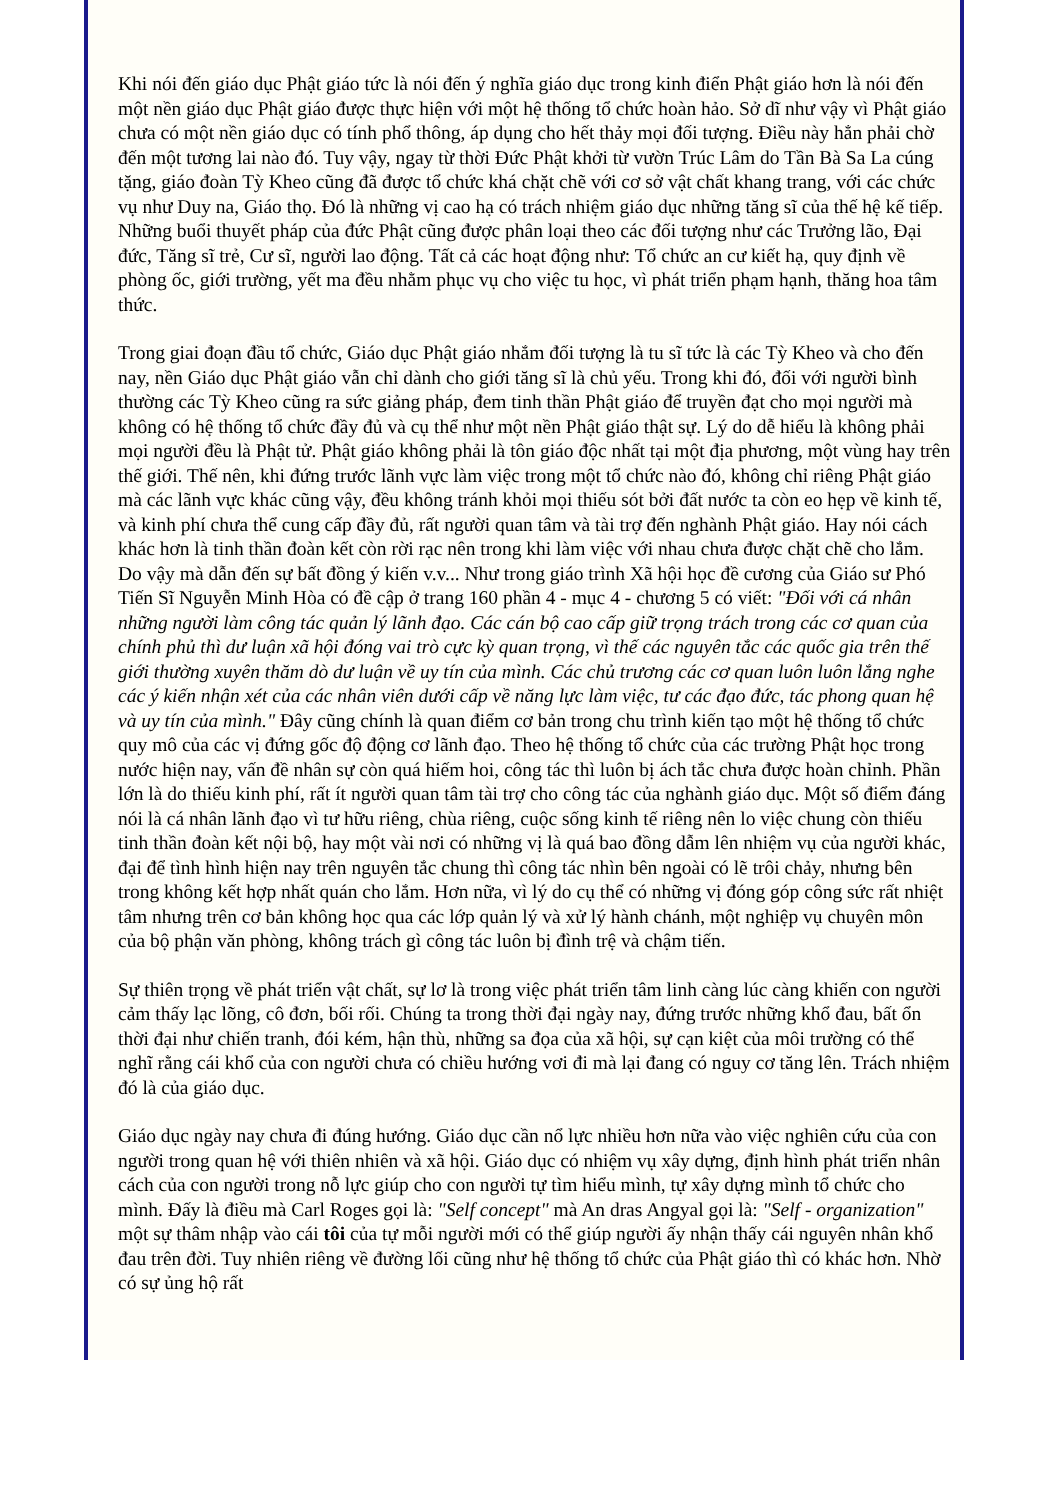Khi nói đến giáo dục Phật giáo tức là nói đến ý nghĩa giáo dục trong kinh điển Phật giáo hơn là nói đến một nền giáo dục Phật giáo được thực hiện với một hệ thống tổ chức hoàn hảo. Sở dĩ như vậy vì Phật giáo chưa có một nền giáo dục có tính phổ thông, áp dụng cho hết thảy mọi đối tượng. Điều này hẳn phải chờ đến một tương lai nào đó. Tuy vậy, ngay từ thời Đức Phật khởi từ vườn Trúc Lâm do Tần Bà Sa La cúng tặng, giáo đoàn Tỳ Kheo cũng đã được tổ chức khá chặt chẽ với cơ sở vật chất khang trang, với các chức vụ như Duy na, Giáo thọ. Đó là những vị cao hạ có trách nhiệm giáo dục những tăng sĩ của thế hệ kế tiếp. Những buổi thuyết pháp của đức Phật cũng được phân loại theo các đối tượng như các Trưởng lão, Đại đức, Tăng sĩ trẻ, Cư sĩ, người lao động. Tất cả các hoạt động như: Tổ chức an cư kiết hạ, quy định về phòng ốc, giới trường, yết ma đều nhằm phục vụ cho việc tu học, vì phát triển phạm hạnh, thăng hoa tâm thức.
Trong giai đoạn đầu tổ chức, Giáo dục Phật giáo nhắm đối tượng là tu sĩ tức là các Tỳ Kheo và cho đến nay, nền Giáo dục Phật giáo vẫn chỉ dành cho giới tăng sĩ là chủ yếu. Trong khi đó, đối với người bình thường các Tỳ Kheo cũng ra sức giảng pháp, đem tinh thần Phật giáo để truyền đạt cho mọi người mà không có hệ thống tổ chức đầy đủ và cụ thể như một nền Phật giáo thật sự. Lý do dễ hiểu là không phải mọi người đều là Phật tử. Phật giáo không phải là tôn giáo độc nhất tại một địa phương, một vùng hay trên thế giới. Thế nên, khi đứng trước lãnh vực làm việc trong một tổ chức nào đó, không chỉ riêng Phật giáo mà các lãnh vực khác cũng vậy, đều không tránh khỏi mọi thiếu sót bởi đất nước ta còn eo hẹp về kinh tế, và kinh phí chưa thể cung cấp đầy đủ, rất người quan tâm và tài trợ đến nghành Phật giáo. Hay nói cách khác hơn là tinh thần đoàn kết còn rời rạc nên trong khi làm việc với nhau chưa được chặt chẽ cho lắm. Do vậy mà dẫn đến sự bất đồng ý kiến v.v... Như trong giáo trình Xã hội học đề cương của Giáo sư Phó Tiến Sĩ Nguyễn Minh Hòa có đề cập ở trang 160 phần 4 - mục 4 - chương 5 có viết: "Đối với cá nhân những người làm công tác quản lý lãnh đạo. Các cán bộ cao cấp giữ trọng trách trong các cơ quan của chính phủ thì dư luận xã hội đóng vai trò cực kỳ quan trọng, vì thế các nguyên tắc các quốc gia trên thế giới thường xuyên thăm dò dư luận về uy tín của mình. Các chủ trương các cơ quan luôn luôn lắng nghe các ý kiến nhận xét của các nhân viên dưới cấp về năng lực làm việc, tư các đạo đức, tác phong quan hệ và uy tín của mình." Đây cũng chính là quan điểm cơ bản trong chu trình kiến tạo một hệ thống tổ chức quy mô của các vị đứng gốc độ động cơ lãnh đạo. Theo hệ thống tổ chức của các trường Phật học trong nước hiện nay, vấn đề nhân sự còn quá hiếm hoi, công tác thì luôn bị ách tắc chưa được hoàn chỉnh. Phần lớn là do thiếu kinh phí, rất ít người quan tâm tài trợ cho công tác của nghành giáo dục. Một số điểm đáng nói là cá nhân lãnh đạo vì tư hữu riêng, chùa riêng, cuộc sống kinh tế riêng nên lo việc chung còn thiếu tinh thần đoàn kết nội bộ, hay một vài nơi có những vị là quá bao đồng dẫm lên nhiệm vụ của người khác, đại để tình hình hiện nay trên nguyên tắc chung thì công tác nhìn bên ngoài có lẽ trôi chảy, nhưng bên trong không kết hợp nhất quán cho lắm. Hơn nữa, vì lý do cụ thể có những vị đóng góp công sức rất nhiệt tâm nhưng trên cơ bản không học qua các lớp quản lý và xử lý hành chánh, một nghiệp vụ chuyên môn của bộ phận văn phòng, không trách gì công tác luôn bị đình trệ và chậm tiến.
Sự thiên trọng về phát triển vật chất, sự lơ là trong việc phát triển tâm linh càng lúc càng khiến con người cảm thấy lạc lõng, cô đơn, bối rối. Chúng ta trong thời đại ngày nay, đứng trước những khổ đau, bất ổn thời đại như chiến tranh, đói kém, hận thù, những sa đọa của xã hội, sự cạn kiệt của môi trường có thể nghĩ rằng cái khổ của con người chưa có chiều hướng vơi đi mà lại đang có nguy cơ tăng lên. Trách nhiệm đó là của giáo dục.
Giáo dục ngày nay chưa đi đúng hướng. Giáo dục cần nổ lực nhiều hơn nữa vào việc nghiên cứu của con người trong quan hệ với thiên nhiên và xã hội. Giáo dục có nhiệm vụ xây dựng, định hình phát triển nhân cách của con người trong nỗ lực giúp cho con người tự tìm hiểu mình, tự xây dựng mình tổ chức cho mình. Đấy là điều mà Carl Roges gọi là: "Self concept" mà An dras Angyal gọi là: "Self - organization" một sự thâm nhập vào cái tôi của tự mỗi người mới có thể giúp người ấy nhận thấy cái nguyên nhân khổ đau trên đời. Tuy nhiên riêng về đường lối cũng như hệ thống tổ chức của Phật giáo thì có khác hơn. Nhờ có sự ủng hộ rất